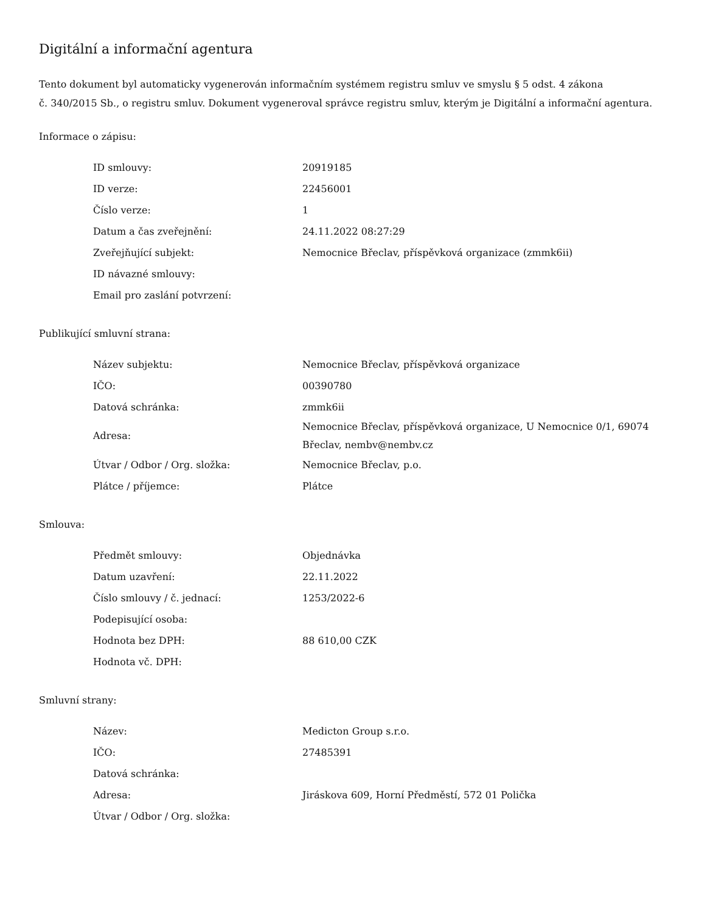Digitální a informační agentura
Tento dokument byl automaticky vygenerován informačním systémem registru smluv ve smyslu § 5 odst. 4 zákona
č. 340/2015 Sb., o registru smluv. Dokument vygeneroval správce registru smluv, kterým je Digitální a informační agentura.
Informace o zápisu:
| ID smlouvy: | 20919185 |
| ID verze: | 22456001 |
| Číslo verze: | 1 |
| Datum a čas zveřejnění: | 24.11.2022 08:27:29 |
| Zveřejňující subjekt: | Nemocnice Břeclav, příspěvková organizace (zmmk6ii) |
| ID návazné smlouvy: | |
| Email pro zaslání potvrzení: | |
Publikující smluvní strana:
| Název subjektu: | Nemocnice Břeclav, příspěvková organizace |
| IČO: | 00390780 |
| Datová schránka: | zmmk6ii |
| Adresa: | Nemocnice Břeclav, příspěvková organizace, U Nemocnice 0/1, 69074 Břeclav, nembv@nembv.cz |
| Útvar / Odbor / Org. složka: | Nemocnice Břeclav, p.o. |
| Plátce / příjemce: | Plátce |
Smlouva:
| Předmět smlouvy: | Objednávka |
| Datum uzavření: | 22.11.2022 |
| Číslo smlouvy / č. jednací: | 1253/2022-6 |
| Podepisující osoba: | |
| Hodnota bez DPH: | 88 610,00 CZK |
| Hodnota vč. DPH: | |
Smluvní strany:
| Název: | Medicton Group s.r.o. |
| IČO: | 27485391 |
| Datová schránka: | |
| Adresa: | Jiráskova 609, Horní Předměstí, 572 01 Polička |
| Útvar / Odbor / Org. složka: | |